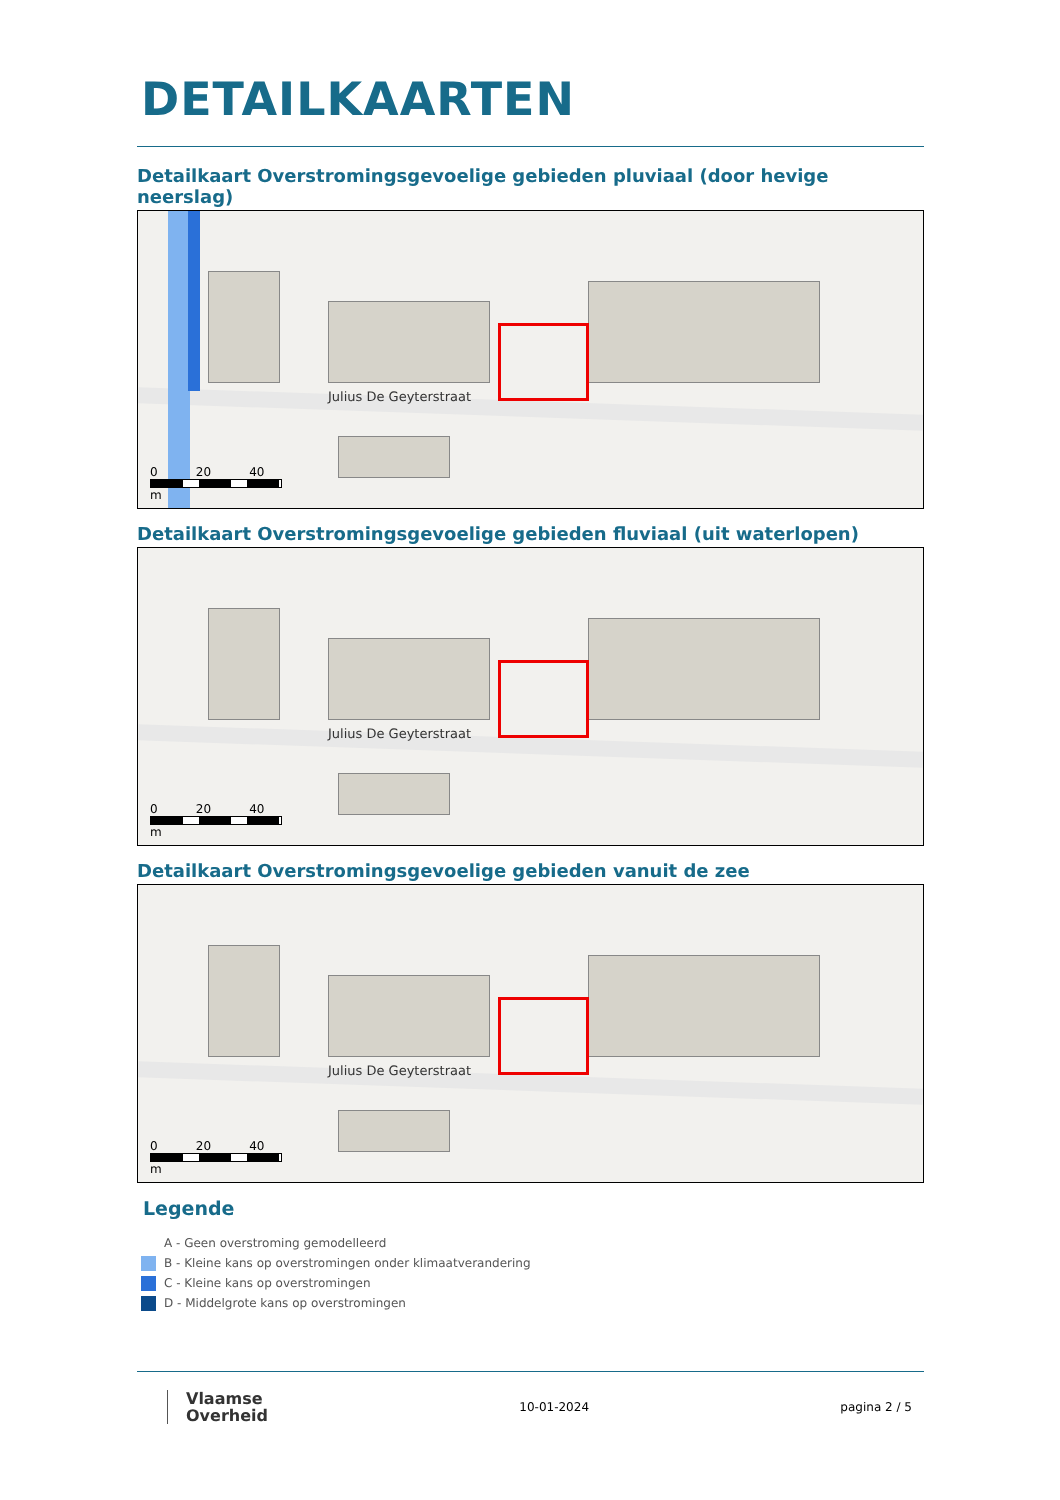DETAILKAARTEN
Detailkaart Overstromingsgevoelige gebieden pluviaal (door hevige neerslag)
Julius De Geyterstraat
0 20 40
m
Detailkaart Overstromingsgevoelige gebieden fluviaal (uit waterlopen)
Julius De Geyterstraat
0 20 40
m
Detailkaart Overstromingsgevoelige gebieden vanuit de zee
Julius De Geyterstraat
0 20 40
m
Legende
A - Geen overstroming gemodelleerd
B - Kleine kans op overstromingen onder klimaatverandering
C - Kleine kans op overstromingen
D - Middelgrote kans op overstromingen
Vlaamse
Overheid
10-01-2024 pagina 2 / 5